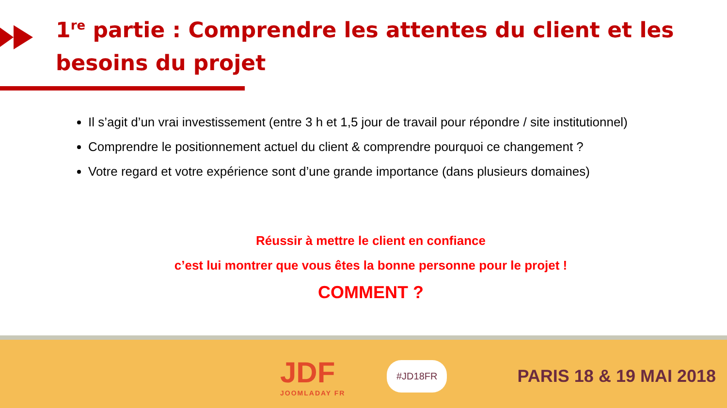1<sup>re</sup> partie : Comprendre les attentes du client et les besoins du projet
Il s’agit d’un vrai investissement (entre 3 h et 1,5 jour de travail pour répondre / site institutionnel)
Comprendre le positionnement actuel du client & comprendre pourquoi ce changement ?
Votre regard et votre expérience sont d’une grande importance (dans plusieurs domaines)
Réussir à mettre le client en confiance
c’est lui montrer que vous êtes la bonne personne pour le projet !
COMMENT ?
JDF
JOOMLADAY FR
#JD18FR
PARIS 18 & 19 MAI 2018